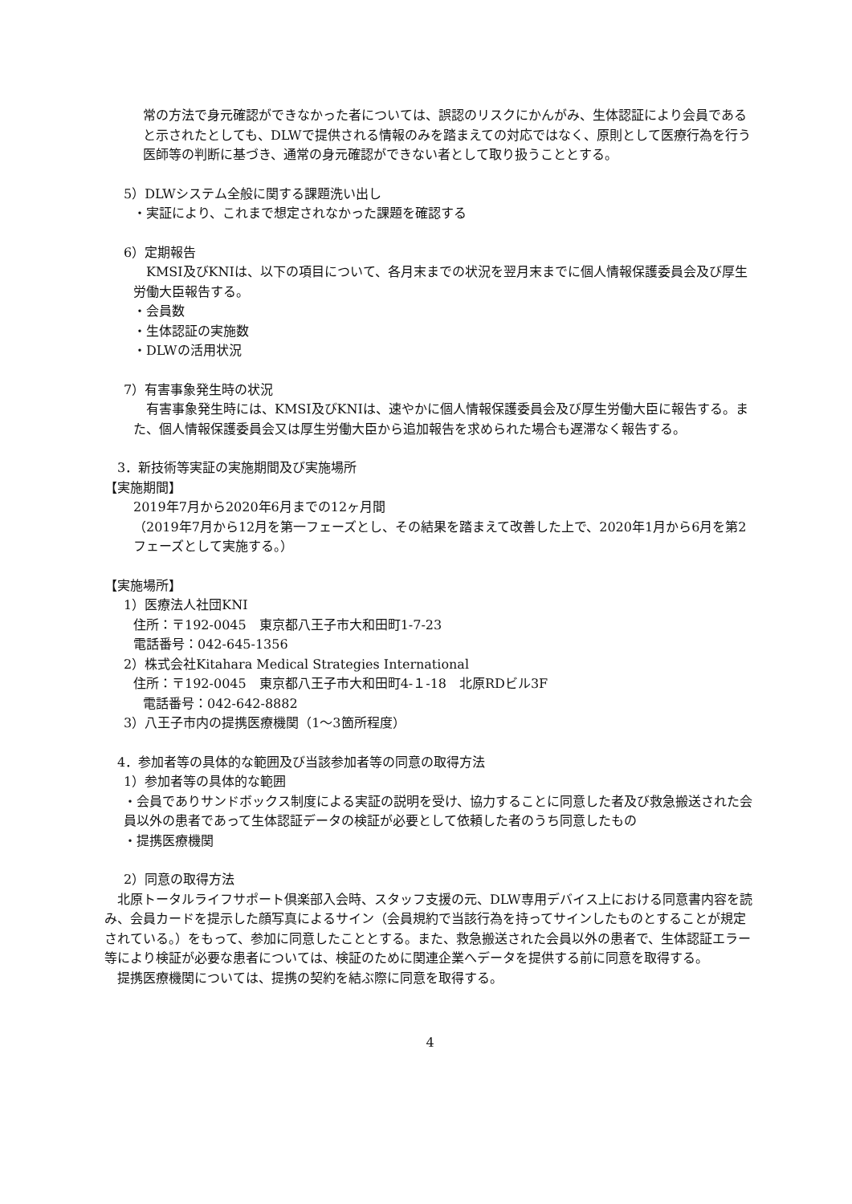常の方法で身元確認ができなかった者については、誤認のリスクにかんがみ、生体認証により会員であると示されたとしても、DLWで提供される情報のみを踏まえての対応ではなく、原則として医療行為を行う医師等の判断に基づき、通常の身元確認ができない者として取り扱うこととする。
5）DLWシステム全般に関する課題洗い出し
・実証により、これまで想定されなかった課題を確認する
6）定期報告
　KMSI及びKNIは、以下の項目について、各月末までの状況を翌月末までに個人情報保護委員会及び厚生労働大臣報告する。
・会員数
・生体認証の実施数
・DLWの活用状況
7）有害事象発生時の状況
　有害事象発生時には、KMSI及びKNIは、速やかに個人情報保護委員会及び厚生労働大臣に報告する。また、個人情報保護委員会又は厚生労働大臣から追加報告を求められた場合も遅滞なく報告する。
3．新技術等実証の実施期間及び実施場所
【実施期間】
2019年7月から2020年6月までの12ヶ月間
（2019年7月から12月を第一フェーズとし、その結果を踏まえて改善した上で、2020年1月から6月を第2フェーズとして実施する。）
【実施場所】
1）医療法人社団KNI
住所：〒192-0045　東京都八王子市大和田町1-7-23
電話番号：042-645-1356
2）株式会社Kitahara Medical Strategies International
住所：〒192-0045　東京都八王子市大和田町4-１-18　北原RDビル3F
電話番号：042-642-8882
3）八王子市内の提携医療機関（1～3箇所程度）
4．参加者等の具体的な範囲及び当該参加者等の同意の取得方法
1）参加者等の具体的な範囲
・会員でありサンドボックス制度による実証の説明を受け、協力することに同意した者及び救急搬送された会員以外の患者であって生体認証データの検証が必要として依頼した者のうち同意したもの
・提携医療機関
2）同意の取得方法
　北原トータルライフサポート倶楽部入会時、スタッフ支援の元、DLW専用デバイス上における同意書内容を読み、会員カードを提示した顔写真によるサイン（会員規約で当該行為を持ってサインしたものとすることが規定されている。）をもって、参加に同意したこととする。また、救急搬送された会員以外の患者で、生体認証エラー等により検証が必要な患者については、検証のために関連企業へデータを提供する前に同意を取得する。
　提携医療機関については、提携の契約を結ぶ際に同意を取得する。
4